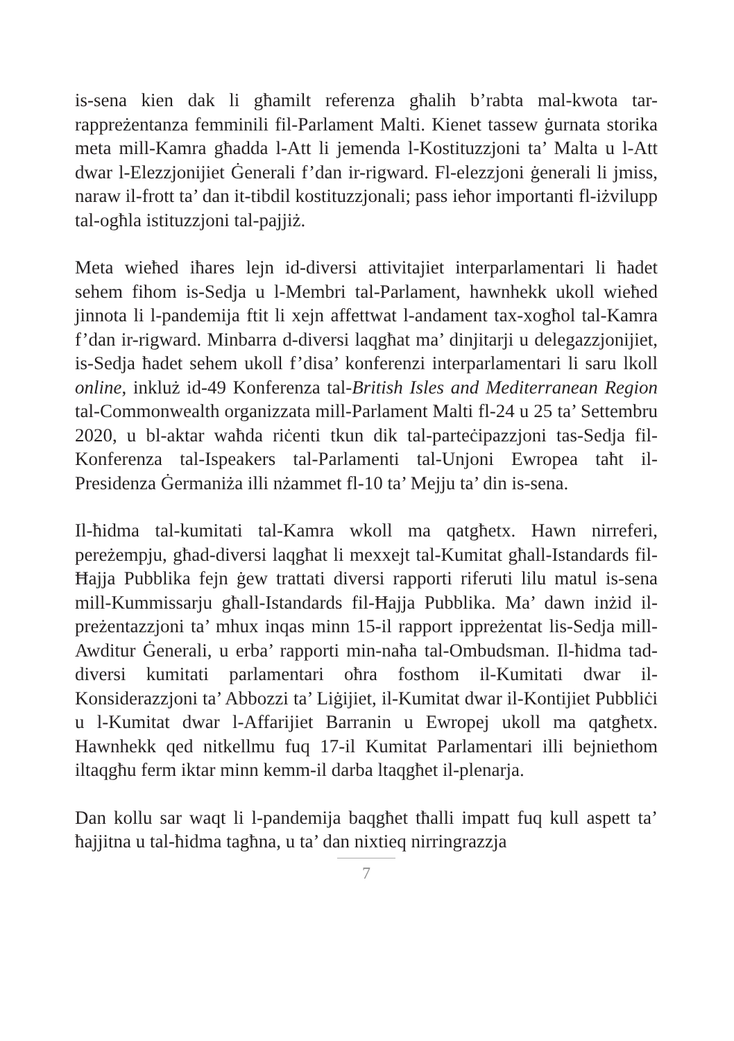is-sena kien dak li għamilt referenza għalih b’rabta mal-kwota tar-rappreżentanza femminili fil-Parlament Malti. Kienet tassew ġurnata storika meta mill-Kamra għadda l-Att li jemenda l-Kostituzzjoni ta’ Malta u l-Att dwar l-Elezzjonijiet Ġenerali f’dan ir-rigward. Fl-elezzjoni ġenerali li jmiss, naraw il-frott ta’ dan it-tibdil kostituzzjonali; pass ieħor importanti fl-iżvilupp tal-ogħla istituzzjoni tal-pajjiż.
Meta wieħed iħares lejn id-diversi attivitajiet interparlamentari li ħadet sehem fihom is-Sedja u l-Membri tal-Parlament, hawnhekk ukoll wieħed jinnota li l-pandemija ftit li xejn affettwat l-andament tax-xogħol tal-Kamra f’dan ir-rigward. Minbarra d-diversi laqgħat ma’ dinjitarji u delegazzjonijiet, is-Sedja ħadet sehem ukoll f’disa’ konferenzi interparlamentari li saru lkoll online, inkluż id-49 Konferenza tal-British Isles and Mediterranean Region tal-Commonwealth organizzata mill-Parlament Malti fl-24 u 25 ta’ Settembru 2020, u bl-aktar waħda riċenti tkun dik tal-parteċipazzjoni tas-Sedja fil-Konferenza tal-Ispeakers tal-Parlamenti tal-Unjoni Ewropea taħt il-Presidenza Ġermaniża illi nżammet fl-10 ta’ Mejju ta’ din is-sena.
Il-ħidma tal-kumitati tal-Kamra wkoll ma qatgħetx. Hawn nirreferi, pereżempju, għad-diversi laqgħat li mexxejt tal-Kumitat għall-Istandards fil-Ħajja Pubblika fejn ġew trattati diversi rapporti riferuti lilu matul is-sena mill-Kummissarju għall-Istandards fil-Ħajja Pubblika. Ma’ dawn inżid il-preżentazzjoni ta’ mhux inqas minn 15-il rapport ippreżentat lis-Sedja mill-Awditur Ġenerali, u erba’ rapporti min-naħa tal-Ombudsman. Il-ħidma tad-diversi kumitati parlamentari oħra fosthom il-Kumitati dwar il-Konsiderazzjoni ta’ Abbozzi ta’ Liġijiet, il-Kumitat dwar il-Kontijiet Pubbliċi u l-Kumitat dwar l-Affarijiet Barranin u Ewropej ukoll ma qatgħetx. Hawnhekk qed nitkellmu fuq 17-il Kumitat Parlamentari illi bejniethom iltaqgħu ferm iktar minn kemm-il darba ltaqgħet il-plenarja.
Dan kollu sar waqt li l-pandemija baqgħet tħalli impatt fuq kull aspett ta’ ħajjitna u tal-ħidma tagħna, u ta’ dan nixtieq nirringrazzja
7